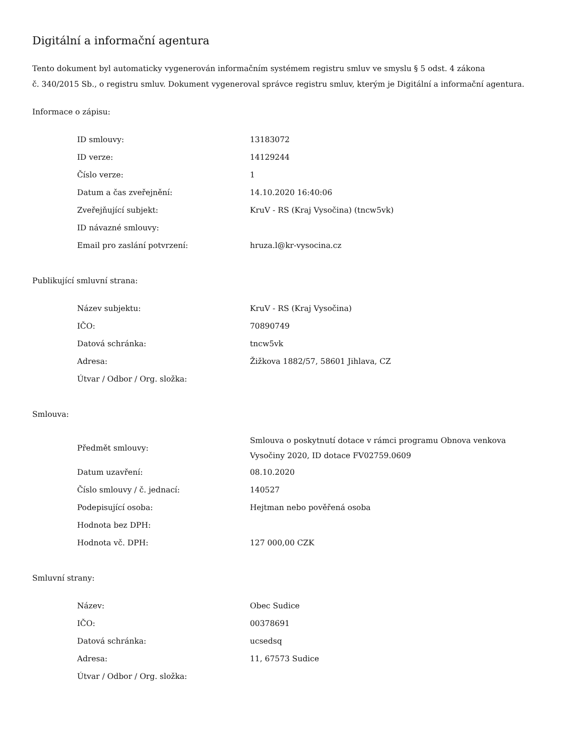Digitální a informační agentura
Tento dokument byl automaticky vygenerován informačním systémem registru smluv ve smyslu § 5 odst. 4 zákona
č. 340/2015 Sb., o registru smluv. Dokument vygeneroval správce registru smluv, kterým je Digitální a informační agentura.
Informace o zápisu:
| ID smlouvy: | 13183072 |
| ID verze: | 14129244 |
| Číslo verze: | 1 |
| Datum a čas zveřejnění: | 14.10.2020 16:40:06 |
| Zveřejňující subjekt: | KruV - RS (Kraj Vysočina) (tncw5vk) |
| ID návazné smlouvy: | |
| Email pro zaslání potvrzení: | hruza.l@kr-vysocina.cz |
Publikující smluvní strana:
| Název subjektu: | KruV - RS (Kraj Vysočina) |
| IČO: | 70890749 |
| Datová schránka: | tncw5vk |
| Adresa: | Žižkova 1882/57, 58601 Jihlava, CZ |
| Útvar / Odbor / Org. složka: | |
Smlouva:
| Předmět smlouvy: | Smlouva o poskytnutí dotace v rámci programu Obnova venkova Vysočiny 2020, ID dotace FV02759.0609 |
| Datum uzavření: | 08.10.2020 |
| Číslo smlouvy / č. jednací: | 140527 |
| Podepisující osoba: | Hejtman nebo pověřená osoba |
| Hodnota bez DPH: | |
| Hodnota vč. DPH: | 127 000,00 CZK |
Smluvní strany:
| Název: | Obec Sudice |
| IČO: | 00378691 |
| Datová schránka: | ucsedsq |
| Adresa: | 11, 67573 Sudice |
| Útvar / Odbor / Org. složka: | |